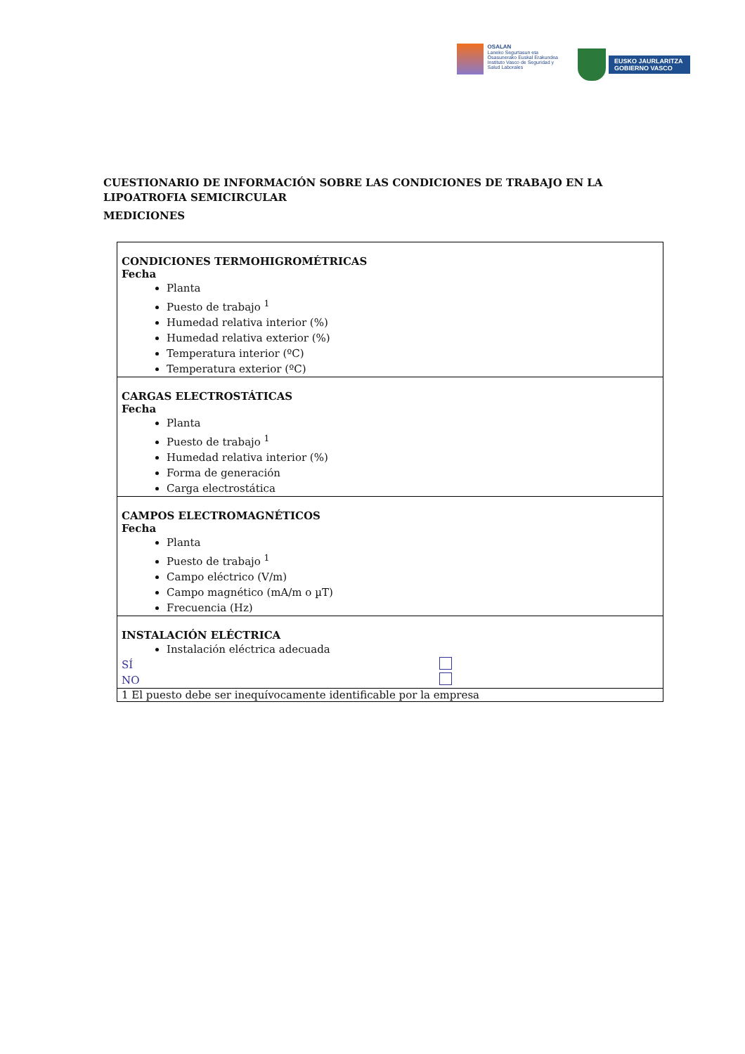OSALAN
Laneko Segurtasun eta
Osasunerako Euskal Erakundea
Instituto Vasco de Seguridad y
Salud Laborales
EUSKO JAURLARITZA
GOBIERNO VASCO
CUESTIONARIO DE INFORMACIÓN SOBRE LAS CONDICIONES DE TRABAJO EN LA LIPOATROFIA SEMICIRCULAR
MEDICIONES
| CONDICIONES TERMOHIGROMÉTRICAS Fecha Planta Puesto de trabajo <sup>1</sup> Humedad relativa interior (%) Humedad relativa exterior (%) Temperatura interior (ºC) Temperatura exterior (ºC) |
| CARGAS ELECTROSTÁTICAS Fecha Planta Puesto de trabajo <sup>1</sup> Humedad relativa interior (%) Forma de generación Carga electrostática |
| CAMPOS ELECTROMAGNÉTICOS Fecha Planta Puesto de trabajo <sup>1</sup> Campo eléctrico (V/m) Campo magnético (mA/m o µT) Frecuencia (Hz) |
| INSTALACIÓN ELÉCTRICA Instalación eléctrica adecuada SÍ NO |
| 1 El puesto debe ser inequívocamente identificable por la empresa |